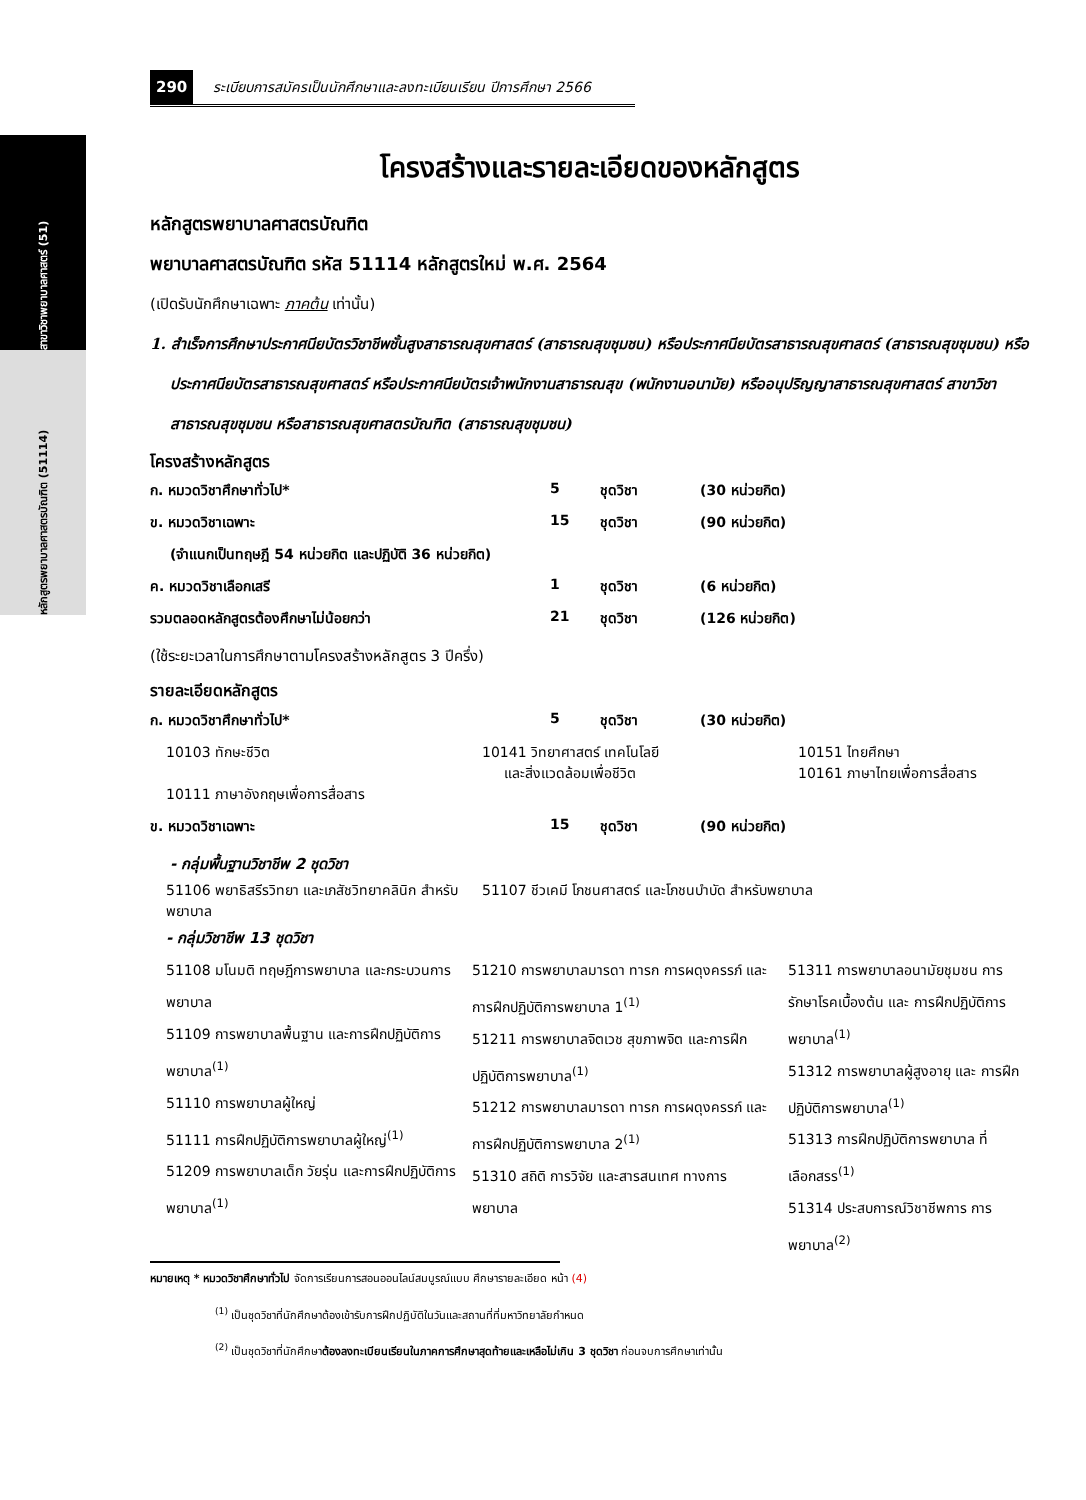สาขาวิชาพยาบาลศาสตร์ (51)
หลักสูตรพยาบาลศาสตรบัณฑิต (51114)
290 ระเบียบการสมัครเป็นนักศึกษาและลงทะเบียนเรียน ปีการศึกษา 2566
โครงสร้างและรายละเอียดของหลักสูตร
หลักสูตรพยาบาลศาสตรบัณฑิต
พยาบาลศาสตรบัณฑิต รหัส 51114 หลักสูตรใหม่ พ.ศ. 2564
(เปิดรับนักศึกษาเฉพาะ ภาคต้น เท่านั้น)
1. สำเร็จการศึกษาประกาศนียบัตรวิชาชีพชั้นสูงสาธารณสุขศาสตร์ (สาธารณสุขชุมชน) หรือประกาศนียบัตรสาธารณสุขศาสตร์ (สาธารณสุขชุมชน) หรือประกาศนียบัตรสาธารณสุขศาสตร์ หรือประกาศนียบัตรเจ้าพนักงานสาธารณสุข (พนักงานอนามัย) หรืออนุปริญญาสาธารณสุขศาสตร์ สาขาวิชาสาธารณสุขชุมชน หรือสาธารณสุขศาสตรบัณฑิต (สาธารณสุขชุมชน)
โครงสร้างหลักสูตร
| ก. หมวดวิชาศึกษาทั่วไป* | 5 | ชุดวิชา | (30 หน่วยกิต) |
| ข. หมวดวิชาเฉพาะ | 15 | ชุดวิชา | (90 หน่วยกิต) |
| (จำแนกเป็นทฤษฎี 54 หน่วยกิต และปฏิบัติ 36 หน่วยกิต) | | | |
| ค. หมวดวิชาเลือกเสรี | 1 | ชุดวิชา | (6 หน่วยกิต) |
| รวมตลอดหลักสูตรต้องศึกษาไม่น้อยกว่า | 21 | ชุดวิชา | (126 หน่วยกิต) |
(ใช้ระยะเวลาในการศึกษาตามโครงสร้างหลักสูตร 3 ปีครึ่ง)
รายละเอียดหลักสูตร
| ก. หมวดวิชาศึกษาทั่วไป* | 5 | ชุดวิชา | (30 หน่วยกิต) |
| 10103 ทักษะชีวิต | 10141 วิทยาศาสตร์ เทคโนโลยี และสิ่งแวดล้อมเพื่อชีวิต | 10151 ไทยศึกษา 10161 ภาษาไทยเพื่อการสื่อสาร |
| 10111 ภาษาอังกฤษเพื่อการสื่อสาร | | |
| ข. หมวดวิชาเฉพาะ | 15 | ชุดวิชา | (90 หน่วยกิต) |
- กลุ่มพื้นฐานวิชาชีพ 2 ชุดวิชา
| 51106 พยาธิสรีรวิทยา และเภสัชวิทยาคลินิก สำหรับพยาบาล | 51107 ชีวเคมี โภชนศาสตร์ และโภชนบำบัด สำหรับพยาบาล |
- กลุ่มวิชาชีพ 13 ชุดวิชา
| 51108 มโนมติ ทฤษฎีการพยาบาล และกระบวนการพยาบาล 51109 การพยาบาลพื้นฐาน และการฝึกปฏิบัติการพยาบาล<sup>(1)</sup> 51110 การพยาบาลผู้ใหญ่ 51111 การฝึกปฏิบัติการพยาบาลผู้ใหญ่<sup>(1)</sup> 51209 การพยาบาลเด็ก วัยรุ่น และการฝึกปฏิบัติการพยาบาล<sup>(1)</sup> | 51210 การพยาบาลมารดา ทารก การผดุงครรภ์ และ การฝึกปฏิบัติการพยาบาล 1<sup>(1)</sup> 51211 การพยาบาลจิตเวช สุขภาพจิต และการฝึกปฏิบัติการพยาบาล<sup>(1)</sup> 51212 การพยาบาลมารดา ทารก การผดุงครรภ์ และ การฝึกปฏิบัติการพยาบาล 2<sup>(1)</sup> 51310 สถิติ การวิจัย และสารสนเทศ ทางการพยาบาล | 51311 การพยาบาลอนามัยชุมชน การรักษาโรคเบื้องต้น และ การฝึกปฏิบัติการพยาบาล<sup>(1)</sup> 51312 การพยาบาลผู้สูงอายุ และ การฝึกปฏิบัติการพยาบาล<sup>(1)</sup> 51313 การฝึกปฏิบัติการพยาบาล ที่เลือกสรร<sup>(1)</sup> 51314 ประสบการณ์วิชาชีพการ การพยาบาล<sup>(2)</sup> |
หมายเหตุ * หมวดวิชาศึกษาทั่วไป จัดการเรียนการสอนออนไลน์สมบูรณ์แบบ ศึกษารายละเอียด หน้า (4)
<sup>(1)</sup> เป็นชุดวิชาที่นักศึกษาต้องเข้ารับการฝึกปฏิบัติในวันและสถานที่ที่มหาวิทยาลัยกำหนด
<sup>(2)</sup> เป็นชุดวิชาที่นักศึกษาต้องลงทะเบียนเรียนในภาคการศึกษาสุดท้ายและเหลือไม่เกิน 3 ชุดวิชา ก่อนจบการศึกษาเท่านั้น